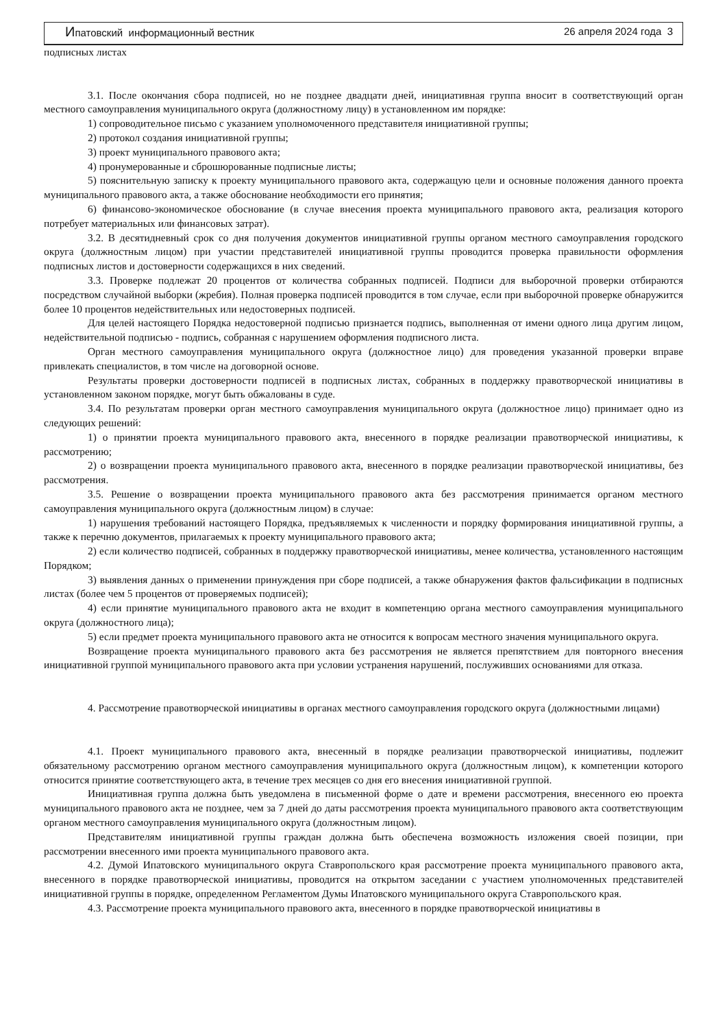Ипатовский информационный вестник 26 апреля 2024 года 3
подписных листах
3.1. После окончания сбора подписей, но не позднее двадцати дней, инициативная группа вносит в соответствующий орган местного самоуправления муниципального округа (должностному лицу) в установленном им порядке:
1) сопроводительное письмо с указанием уполномоченного представителя инициативной группы;
2) протокол создания инициативной группы;
3) проект муниципального правового акта;
4) пронумерованные и сброшюрованные подписные листы;
5) пояснительную записку к проекту муниципального правового акта, содержащую цели и основные положения данного проекта муниципального правового акта, а также обоснование необходимости его принятия;
6) финансово-экономическое обоснование (в случае внесения проекта муниципального правового акта, реализация которого потребует материальных или финансовых затрат).
3.2. В десятидневный срок со дня получения документов инициативной группы органом местного самоуправления городского округа (должностным лицом) при участии представителей инициативной группы проводится проверка правильности оформления подписных листов и достоверности содержащихся в них сведений.
3.3. Проверке подлежат 20 процентов от количества собранных подписей. Подписи для выборочной проверки отбираются посредством случайной выборки (жребия). Полная проверка подписей проводится в том случае, если при выборочной проверке обнаружится более 10 процентов недействительных или недостоверных подписей.
Для целей настоящего Порядка недостоверной подписью признается подпись, выполненная от имени одного лица другим лицом, недействительной подписью - подпись, собранная с нарушением оформления подписного листа.
Орган местного самоуправления муниципального округа (должностное лицо) для проведения указанной проверки вправе привлекать специалистов, в том числе на договорной основе.
Результаты проверки достоверности подписей в подписных листах, собранных в поддержку правотворческой инициативы в установленном законом порядке, могут быть обжалованы в суде.
3.4. По результатам проверки орган местного самоуправления муниципального округа (должностное лицо) принимает одно из следующих решений:
1) о принятии проекта муниципального правового акта, внесенного в порядке реализации правотворческой инициативы, к рассмотрению;
2) о возвращении проекта муниципального правового акта, внесенного в порядке реализации правотворческой инициативы, без рассмотрения.
3.5. Решение о возвращении проекта муниципального правового акта без рассмотрения принимается органом местного самоуправления муниципального округа (должностным лицом) в случае:
1) нарушения требований настоящего Порядка, предъявляемых к численности и порядку формирования инициативной группы, а также к перечню документов, прилагаемых к проекту муниципального правового акта;
2) если количество подписей, собранных в поддержку правотворческой инициативы, менее количества, установленного настоящим Порядком;
3) выявления данных о применении принуждения при сборе подписей, а также обнаружения фактов фальсификации в подписных листах (более чем 5 процентов от проверяемых подписей);
4) если принятие муниципального правового акта не входит в компетенцию органа местного самоуправления муниципального округа (должностного лица);
5) если предмет проекта муниципального правового акта не относится к вопросам местного значения муниципального округа.
Возвращение проекта муниципального правового акта без рассмотрения не является препятствием для повторного внесения инициативной группой муниципального правового акта при условии устранения нарушений, послуживших основаниями для отказа.
4. Рассмотрение правотворческой инициативы в органах местного самоуправления городского округа (должностными лицами)
4.1. Проект муниципального правового акта, внесенный в порядке реализации правотворческой инициативы, подлежит обязательному рассмотрению органом местного самоуправления муниципального округа (должностным лицом), к компетенции которого относится принятие соответствующего акта, в течение трех месяцев со дня его внесения инициативной группой.
Инициативная группа должна быть уведомлена в письменной форме о дате и времени рассмотрения, внесенного ею проекта муниципального правового акта не позднее, чем за 7 дней до даты рассмотрения проекта муниципального правового акта соответствующим органом местного самоуправления муниципального округа (должностным лицом).
Представителям инициативной группы граждан должна быть обеспечена возможность изложения своей позиции, при рассмотрении внесенного ими проекта муниципального правового акта.
4.2. Думой Ипатовского муниципального округа Ставропольского края рассмотрение проекта муниципального правового акта, внесенного в порядке правотворческой инициативы, проводится на открытом заседании с участием уполномоченных представителей инициативной группы в порядке, определенном Регламентом Думы Ипатовского муниципального округа Ставропольского края.
4.3. Рассмотрение проекта муниципального правового акта, внесенного в порядке правотворческой инициативы в